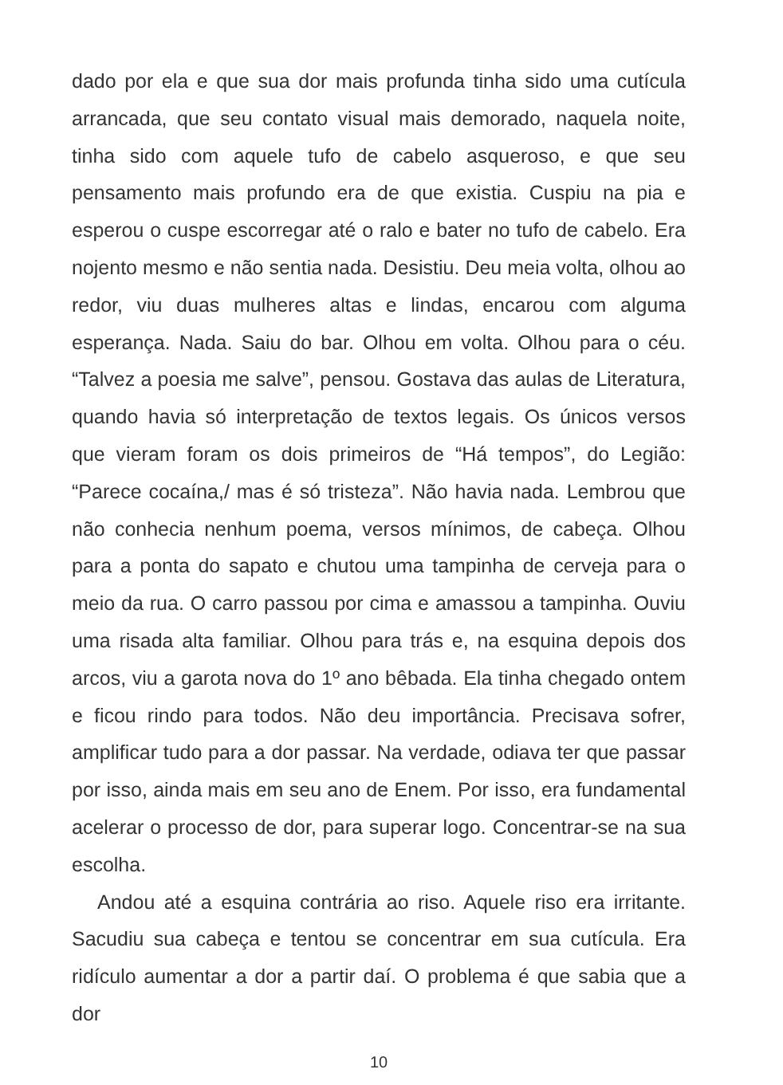dado por ela e que sua dor mais profunda tinha sido uma cutícula arrancada, que seu contato visual mais demorado, naquela noite, tinha sido com aquele tufo de cabelo asqueroso, e que seu pensamento mais profundo era de que existia. Cuspiu na pia e esperou o cuspe escorregar até o ralo e bater no tufo de cabelo. Era nojento mesmo e não sentia nada. Desistiu. Deu meia volta, olhou ao redor, viu duas mulheres altas e lindas, encarou com alguma esperança. Nada. Saiu do bar. Olhou em volta. Olhou para o céu. “Talvez a poesia me salve”, pensou. Gostava das aulas de Literatura, quando havia só interpretação de textos legais. Os únicos versos que vieram foram os dois primeiros de “Há tempos”, do Legião: “Parece cocaína,/ mas é só tristeza”. Não havia nada. Lembrou que não conhecia nenhum poema, versos mínimos, de cabeça. Olhou para a ponta do sapato e chutou uma tampinha de cerveja para o meio da rua. O carro passou por cima e amassou a tampinha. Ouviu uma risada alta familiar. Olhou para trás e, na esquina depois dos arcos, viu a garota nova do 1º ano bêbada. Ela tinha chegado ontem e ficou rindo para todos. Não deu importância. Precisava sofrer, amplificar tudo para a dor passar. Na verdade, odiava ter que passar por isso, ainda mais em seu ano de Enem. Por isso, era fundamental acelerar o processo de dor, para superar logo. Concentrar-se na sua escolha.
Andou até a esquina contrária ao riso. Aquele riso era irritante. Sacudiu sua cabeça e tentou se concentrar em sua cutícula. Era ridículo aumentar a dor a partir daí. O problema é que sabia que a dor
10